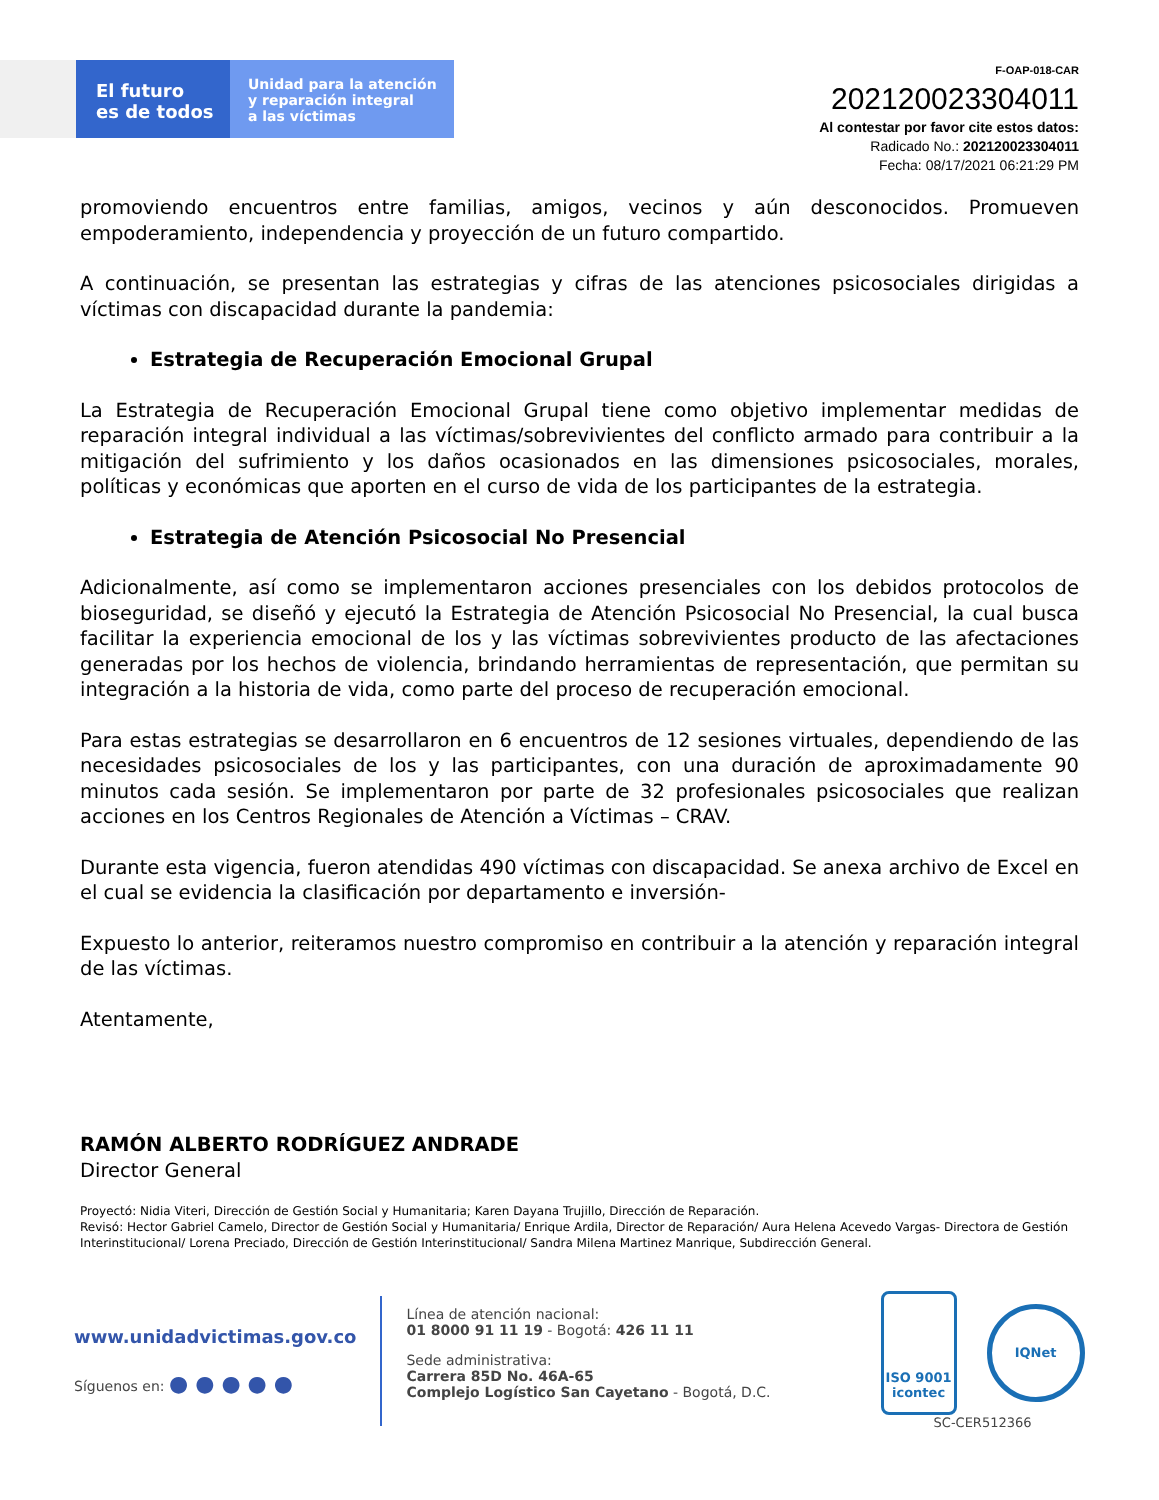El futuro
es de todos
Unidad para la atención
y reparación integral
a las víctimas
F-OAP-018-CAR
202120023304011
Al contestar por favor cite estos datos:
Radicado No.: 202120023304011
Fecha: 08/17/2021 06:21:29 PM
promoviendo encuentros entre familias, amigos, vecinos y aún desconocidos. Promueven empoderamiento, independencia y proyección de un futuro compartido.
A continuación, se presentan las estrategias y cifras de las atenciones psicosociales dirigidas a víctimas con discapacidad durante la pandemia:
Estrategia de Recuperación Emocional Grupal
La Estrategia de Recuperación Emocional Grupal tiene como objetivo implementar medidas de reparación integral individual a las víctimas/sobrevivientes del conflicto armado para contribuir a la mitigación del sufrimiento y los daños ocasionados en las dimensiones psicosociales, morales, políticas y económicas que aporten en el curso de vida de los participantes de la estrategia.
Estrategia de Atención Psicosocial No Presencial
Adicionalmente, así como se implementaron acciones presenciales con los debidos protocolos de bioseguridad, se diseñó y ejecutó la Estrategia de Atención Psicosocial No Presencial, la cual busca facilitar la experiencia emocional de los y las víctimas sobrevivientes producto de las afectaciones generadas por los hechos de violencia, brindando herramientas de representación, que permitan su integración a la historia de vida, como parte del proceso de recuperación emocional.
Para estas estrategias se desarrollaron en 6 encuentros de 12 sesiones virtuales, dependiendo de las necesidades psicosociales de los y las participantes, con una duración de aproximadamente 90 minutos cada sesión. Se implementaron por parte de 32 profesionales psicosociales que realizan acciones en los Centros Regionales de Atención a Víctimas – CRAV.
Durante esta vigencia, fueron atendidas 490 víctimas con discapacidad. Se anexa archivo de Excel en el cual se evidencia la clasificación por departamento e inversión-
Expuesto lo anterior, reiteramos nuestro compromiso en contribuir a la atención y reparación integral de las víctimas.
Atentamente,
RAMÓN ALBERTO RODRÍGUEZ ANDRADE
Director General
Proyectó: Nidia Viteri, Dirección de Gestión Social y Humanitaria; Karen Dayana Trujillo, Dirección de Reparación.
Revisó: Hector Gabriel Camelo, Director de Gestión Social y Humanitaria/ Enrique Ardila, Director de Reparación/ Aura Helena Acevedo Vargas- Directora de Gestión Interinstitucional/ Lorena Preciado, Dirección de Gestión Interinstitucional/ Sandra Milena Martinez Manrique, Subdirección General.
www.unidadvictimas.gov.co
Síguenos en: ● ● ● ● ●
Línea de atención nacional:
01 8000 91 11 19 - Bogotá: 426 11 11
Sede administrativa:
Carrera 85D No. 46A-65
Complejo Logístico San Cayetano - Bogotá, D.C.
ISO 9001
icontec
IQNet
SC-CER512366